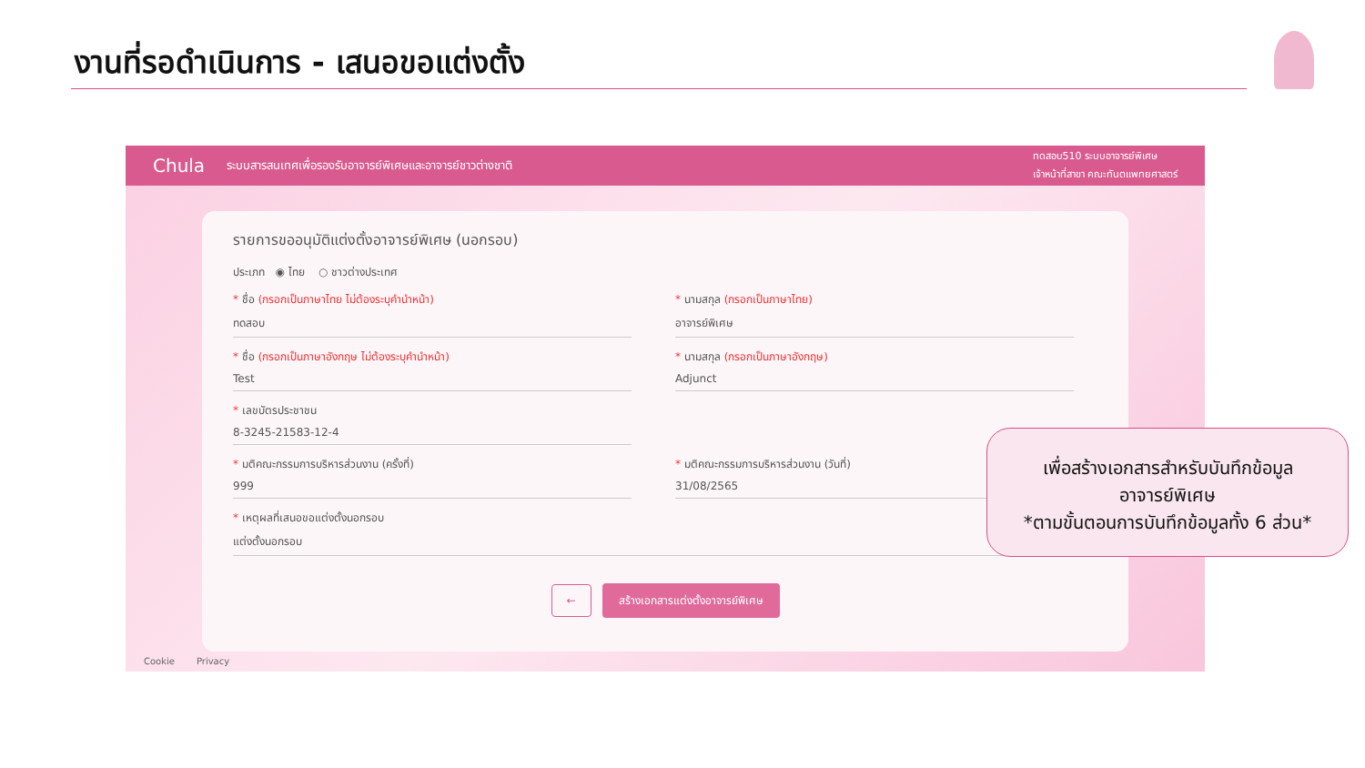งานที่รอดำเนินการ - เสนอขอแต่งตั้ง
Chula ระบบสารสนเทศเพื่อรองรับอาจารย์พิเศษและอาจารย์ชาวต่างชาติ ทดสอบ510 ระบบอาจารย์พิเศษ
เจ้าหน้าที่สาขา คณะทันตแพทยศาสตร์
รายการขออนุมัติแต่งตั้งอาจารย์พิเศษ (นอกรอบ)
ประเภท ◉ ไทย ○ ชาวต่างประเทศ
* ชื่อ (กรอกเป็นภาษาไทย ไม่ต้องระบุคำนำหน้า)
ทดสอบ
* นามสกุล (กรอกเป็นภาษาไทย)
อาจารย์พิเศษ
* ชื่อ (กรอกเป็นภาษาอังกฤษ ไม่ต้องระบุคำนำหน้า)
Test
* นามสกุล (กรอกเป็นภาษาอังกฤษ)
Adjunct
* เลขบัตรประชาชน
8-3245-21583-12-4
* มติคณะกรรมการบริหารส่วนงาน (ครั้งที่)
999
* มติคณะกรรมการบริหารส่วนงาน (วันที่)
31/08/2565
* เหตุผลที่เสนอขอแต่งตั้งนอกรอบ
แต่งตั้งนอกรอบ
← สร้างเอกสารแต่งตั้งอาจารย์พิเศษ
Cookie Privacy
เพื่อสร้างเอกสารสำหรับบันทึกข้อมูล
อาจารย์พิเศษ
*ตามขั้นตอนการบันทึกข้อมูลทั้ง 6 ส่วน*